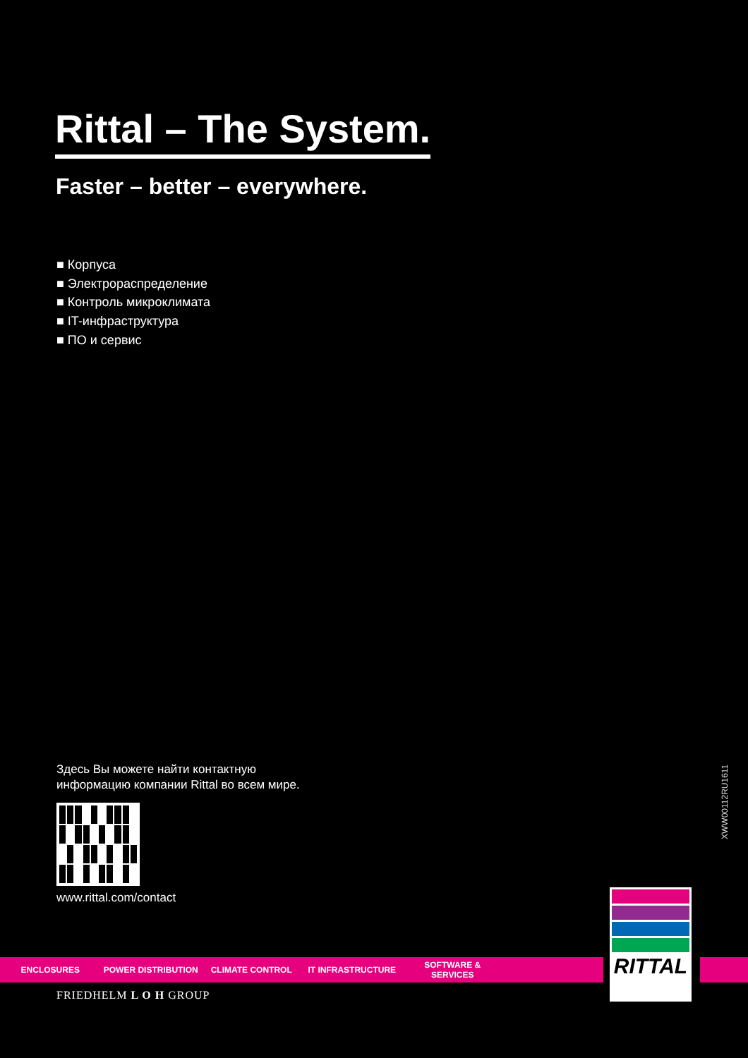Rittal – The System.
Faster – better – everywhere.
■ Корпуса
■ Электрораспределение
■ Контроль микроклимата
■ IT-инфраструктура
■ ПО и сервис
Здесь Вы можете найти контактную
информацию компании Rittal во всем мире.
www.rittal.com/contact
XWW00112RU1611
ENCLOSURES POWER DISTRIBUTION CLIMATE CONTROL IT INFRASTRUCTURE SOFTWARE & SERVICES
RITTAL
FRIEDHELM L O H GROUP